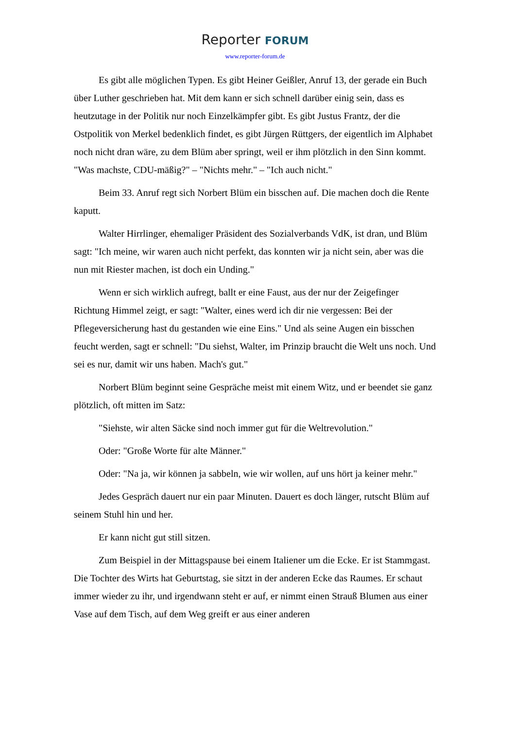Reporter FORUM
www.reporter-forum.de
Es gibt alle möglichen Typen. Es gibt Heiner Geißler, Anruf 13, der gerade ein Buch über Luther geschrieben hat. Mit dem kann er sich schnell darüber einig sein, dass es heutzutage in der Politik nur noch Einzelkämpfer gibt. Es gibt Justus Frantz, der die Ostpolitik von Merkel bedenklich findet, es gibt Jürgen Rüttgers, der eigentlich im Alphabet noch nicht dran wäre, zu dem Blüm aber springt, weil er ihm plötzlich in den Sinn kommt. "Was machste, CDU-mäßig?" – "Nichts mehr." – "Ich auch nicht."
Beim 33. Anruf regt sich Norbert Blüm ein bisschen auf. Die machen doch die Rente kaputt.
Walter Hirrlinger, ehemaliger Präsident des Sozialverbands VdK, ist dran, und Blüm sagt: "Ich meine, wir waren auch nicht perfekt, das konnten wir ja nicht sein, aber was die nun mit Riester machen, ist doch ein Unding."
Wenn er sich wirklich aufregt, ballt er eine Faust, aus der nur der Zeigefinger Richtung Himmel zeigt, er sagt: "Walter, eines werd ich dir nie vergessen: Bei der Pflegeversicherung hast du gestanden wie eine Eins." Und als seine Augen ein bisschen feucht werden, sagt er schnell: "Du siehst, Walter, im Prinzip braucht die Welt uns noch. Und sei es nur, damit wir uns haben. Mach's gut."
Norbert Blüm beginnt seine Gespräche meist mit einem Witz, und er beendet sie ganz plötzlich, oft mitten im Satz:
"Siehste, wir alten Säcke sind noch immer gut für die Weltrevolution."
Oder: "Große Worte für alte Männer."
Oder: "Na ja, wir können ja sabbeln, wie wir wollen, auf uns hört ja keiner mehr."
Jedes Gespräch dauert nur ein paar Minuten. Dauert es doch länger, rutscht Blüm auf seinem Stuhl hin und her.
Er kann nicht gut still sitzen.
Zum Beispiel in der Mittagspause bei einem Italiener um die Ecke. Er ist Stammgast. Die Tochter des Wirts hat Geburtstag, sie sitzt in der anderen Ecke das Raumes. Er schaut immer wieder zu ihr, und irgendwann steht er auf, er nimmt einen Strauß Blumen aus einer Vase auf dem Tisch, auf dem Weg greift er aus einer anderen